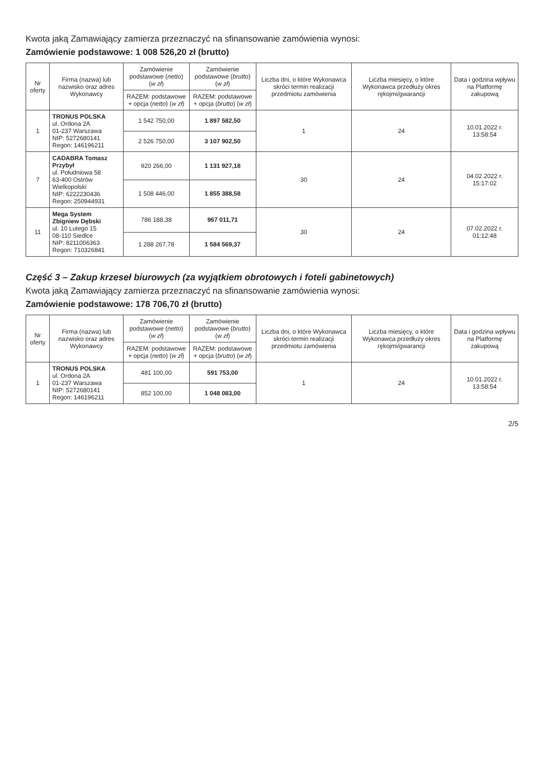Kwota jaką Zamawiający zamierza przeznaczyć na sfinansowanie zamówienia wynosi:
Zamówienie podstawowe: 1 008 526,20 zł (brutto)
| Nr oferty | Firma (nazwa) lub nazwisko oraz adres Wykonawcy | Zamówienie podstawowe ( netto ) ( w zł ) | Zamówienie podstawowe ( brutto ) ( w zł ) | Liczba dni, o które Wykonawca skróci termin realizacji przedmiotu zamówienia | Liczba miesięcy, o które Wykonawca przedłuży okres rękojmi/gwarancji | Data i godzina wpływu na Platformę zakupową |
| --- | --- | --- | --- | --- | --- | --- |
| | | RAZEM: podstawowe + opcja ( netto ) ( w zł ) | RAZEM: podstawowe + opcja ( brutto ) ( w zł ) | | | |
| 1 | TRONUS POLSKA ul. Ordona 2A 01-237 Warszawa NIP: 5272680141 Regon: 146196211 | 1 542 750,00 | 1 897 582,50 | 1 | 24 | 10.01.2022 r. 13:58:54 |
| | | 2 526 750,00 | 3 107 902,50 | | | |
| 7 | CADABRA Tomasz Przybył ul. Południowa 58 63-400 Ostrów Wielkopolski NIP: 6222230436 Regon: 250944931 | 920 266,00 | 1 131 927,18 | 30 | 24 | 04.02.2022 r. 15:17:02 |
| | | 1 508 446,00 | 1 855 388,58 | | | |
| 11 | Mega System Zbigniew Dębski ul. 10 Lutego 15 08-110 Siedlce NIP: 8211006363 Regon: 710326841 | 786 188,38 | 967 011,71 | 30 | 24 | 07.02.2022 r. 01:12:48 |
| | | 1 288 267,78 | 1 584 569,37 | | | |
Część 3 – Zakup krzeseł biurowych (za wyjątkiem obrotowych i foteli gabinetowych)
Kwota jaką Zamawiający zamierza przeznaczyć na sfinansowanie zamówienia wynosi:
Zamówienie podstawowe: 178 706,70 zł (brutto)
| Nr oferty | Firma (nazwa) lub nazwisko oraz adres Wykonawcy | Zamówienie podstawowe ( netto ) ( w zł ) | Zamówienie podstawowe ( brutto ) ( w zł ) | Liczba dni, o które Wykonawca skróci termin realizacji przedmiotu zamówienia | Liczba miesięcy, o które Wykonawca przedłuży okres rękojmi/gwarancji | Data i godzina wpływu na Platformę zakupową |
| --- | --- | --- | --- | --- | --- | --- |
| | | RAZEM: podstawowe + opcja ( netto ) ( w zł ) | RAZEM: podstawowe + opcja ( brutto ) ( w zł ) | | | |
| 1 | TRONUS POLSKA ul. Ordona 2A 01-237 Warszawa NIP: 5272680141 Regon: 146196211 | 481 100,00 | 591 753,00 | 1 | 24 | 10.01.2022 r. 13:58:54 |
| | | 852 100,00 | 1 048 083,00 | | | |
2/5